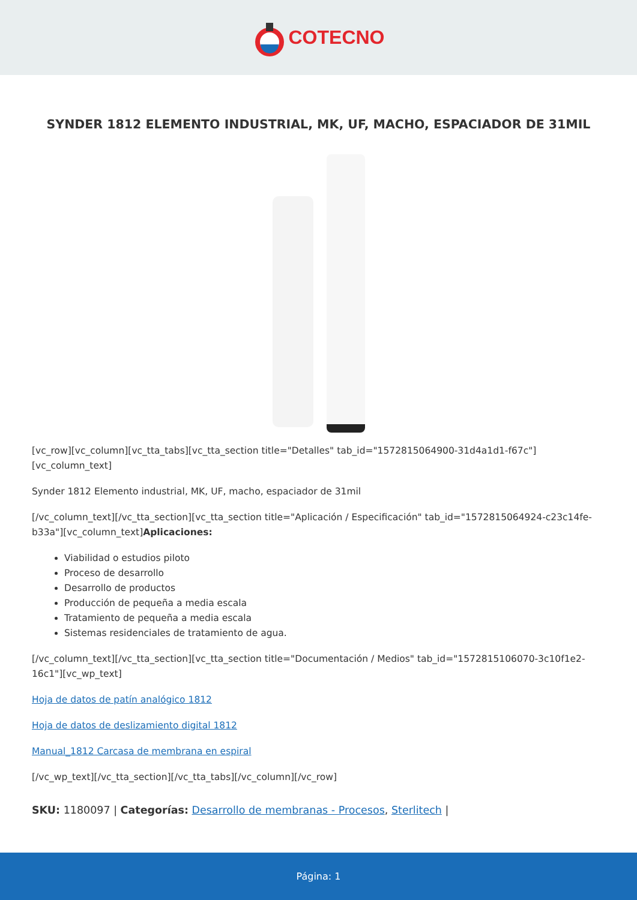COTECNO
SYNDER 1812 ELEMENTO INDUSTRIAL, MK, UF, MACHO, ESPACIADOR DE 31MIL
[vc_row][vc_column][vc_tta_tabs][vc_tta_section title="Detalles" tab_id="1572815064900-31d4a1d1-f67c"][vc_column_text]
Synder 1812 Elemento industrial, MK, UF, macho, espaciador de 31mil
[/vc_column_text][/vc_tta_section][vc_tta_section title="Aplicación / Especificación" tab_id="1572815064924-c23c14fe-b33a"][vc_column_text]Aplicaciones:
Viabilidad o estudios piloto
Proceso de desarrollo
Desarrollo de productos
Producción de pequeña a media escala
Tratamiento de pequeña a media escala
Sistemas residenciales de tratamiento de agua.
[/vc_column_text][/vc_tta_section][vc_tta_section title="Documentación / Medios" tab_id="1572815106070-3c10f1e2-16c1"][vc_wp_text]
Hoja de datos de patín analógico 1812
Hoja de datos de deslizamiento digital 1812
Manual_1812 Carcasa de membrana en espiral
[/vc_wp_text][/vc_tta_section][/vc_tta_tabs][/vc_column][/vc_row]
SKU: 1180097 | Categorías: Desarrollo de membranas - Procesos, Sterlitech |
Página: 1